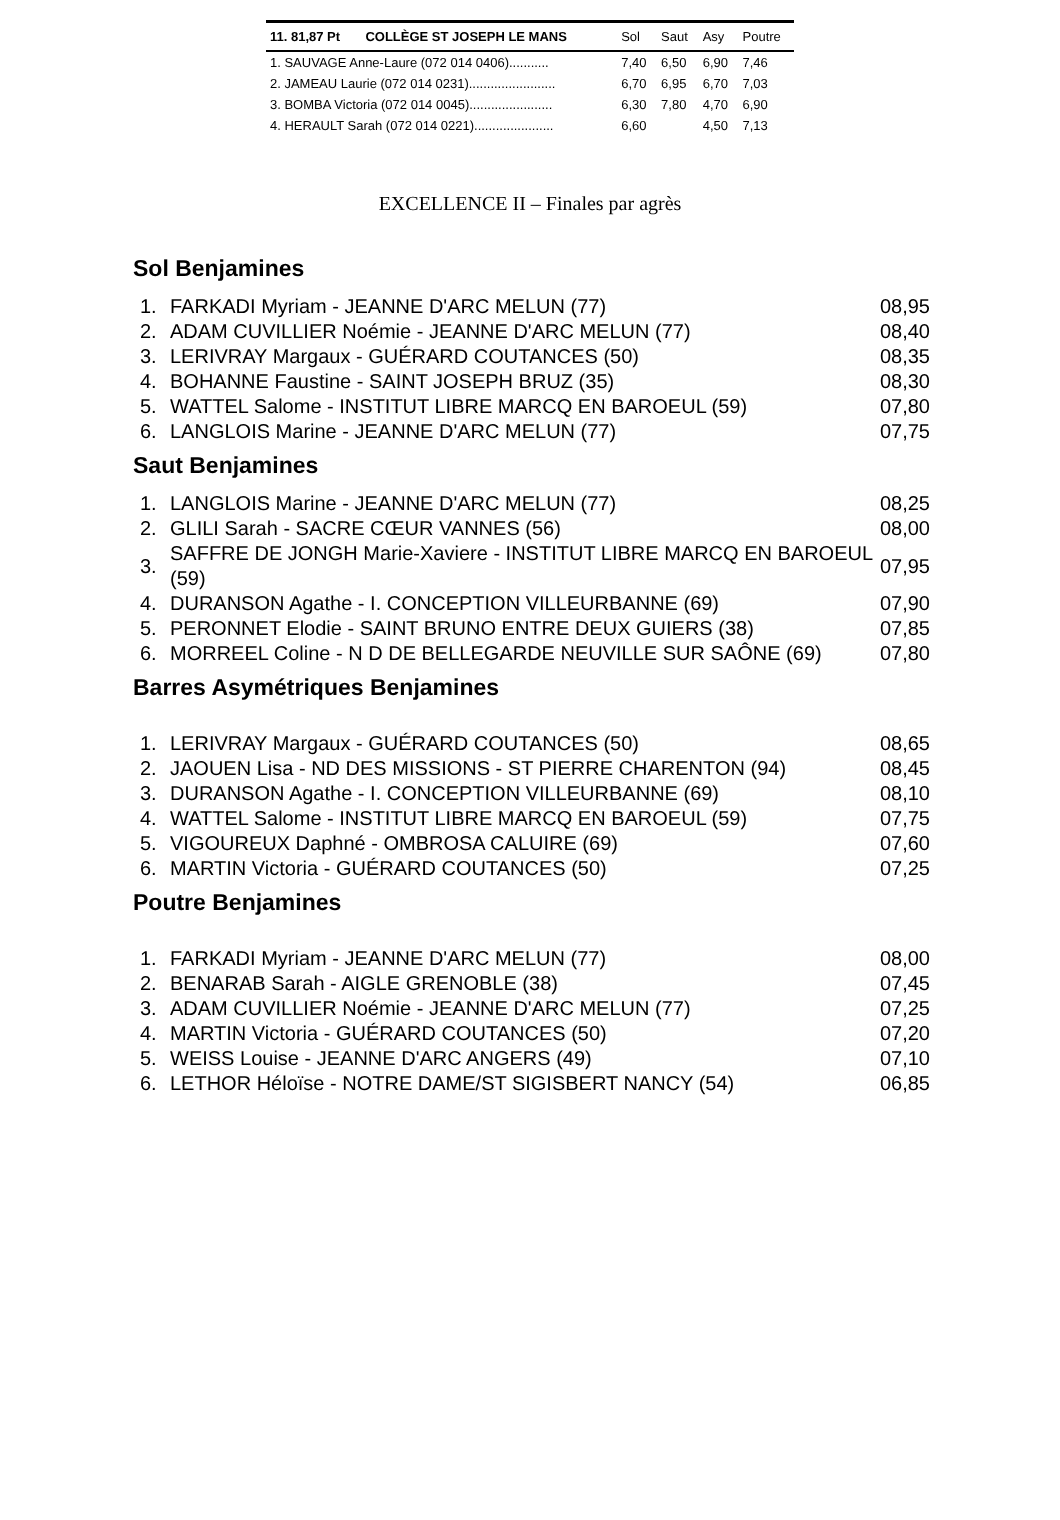| 11. 81,87 Pt | COLLÈGE ST JOSEPH LE MANS | Sol | Saut | Asy | Poutre |
| --- | --- | --- | --- | --- | --- |
| 1. SAUVAGE Anne-Laure (072 014 0406)........... | | 7,40 | 6,50 | 6,90 | 7,46 |
| 2. JAMEAU Laurie (072 014 0231)........................ | | 6,70 | 6,95 | 6,70 | 7,03 |
| 3. BOMBA Victoria (072 014 0045)....................... | | 6,30 | 7,80 | 4,70 | 6,90 |
| 4. HERAULT Sarah (072 014 0221)...................... | | 6,60 | | 4,50 | 7,13 |
EXCELLENCE II – Finales par agrès
Sol Benjamines
| 1. | FARKADI Myriam - JEANNE D'ARC MELUN (77) | 08,95 |
| 2. | ADAM CUVILLIER Noémie - JEANNE D'ARC MELUN (77) | 08,40 |
| 3. | LERIVRAY Margaux - GUÉRARD COUTANCES (50) | 08,35 |
| 4. | BOHANNE Faustine - SAINT JOSEPH BRUZ (35) | 08,30 |
| 5. | WATTEL Salome - INSTITUT LIBRE MARCQ EN BAROEUL (59) | 07,80 |
| 6. | LANGLOIS Marine - JEANNE D'ARC MELUN (77) | 07,75 |
Saut Benjamines
| 1. | LANGLOIS Marine - JEANNE D'ARC MELUN (77) | 08,25 |
| 2. | GLILI Sarah - SACRE CŒUR VANNES (56) | 08,00 |
| 3. | SAFFRE DE JONGH Marie-Xaviere - INSTITUT LIBRE MARCQ EN BAROEUL (59) | 07,95 |
| 4. | DURANSON Agathe - I. CONCEPTION VILLEURBANNE (69) | 07,90 |
| 5. | PERONNET Elodie - SAINT BRUNO ENTRE DEUX GUIERS (38) | 07,85 |
| 6. | MORREEL Coline - N D DE BELLEGARDE NEUVILLE SUR SAÔNE (69) | 07,80 |
Barres Asymétriques Benjamines
| 1. | LERIVRAY Margaux - GUÉRARD COUTANCES (50) | 08,65 |
| 2. | JAOUEN Lisa - ND DES MISSIONS - ST PIERRE CHARENTON (94) | 08,45 |
| 3. | DURANSON Agathe - I. CONCEPTION VILLEURBANNE (69) | 08,10 |
| 4. | WATTEL Salome - INSTITUT LIBRE MARCQ EN BAROEUL (59) | 07,75 |
| 5. | VIGOUREUX Daphné - OMBROSA CALUIRE (69) | 07,60 |
| 6. | MARTIN Victoria - GUÉRARD COUTANCES (50) | 07,25 |
Poutre Benjamines
| 1. | FARKADI Myriam - JEANNE D'ARC MELUN (77) | 08,00 |
| 2. | BENARAB Sarah - AIGLE GRENOBLE (38) | 07,45 |
| 3. | ADAM CUVILLIER Noémie - JEANNE D'ARC MELUN (77) | 07,25 |
| 4. | MARTIN Victoria - GUÉRARD COUTANCES (50) | 07,20 |
| 5. | WEISS Louise - JEANNE D'ARC ANGERS (49) | 07,10 |
| 6. | LETHOR Héloïse - NOTRE DAME/ST SIGISBERT NANCY (54) | 06,85 |